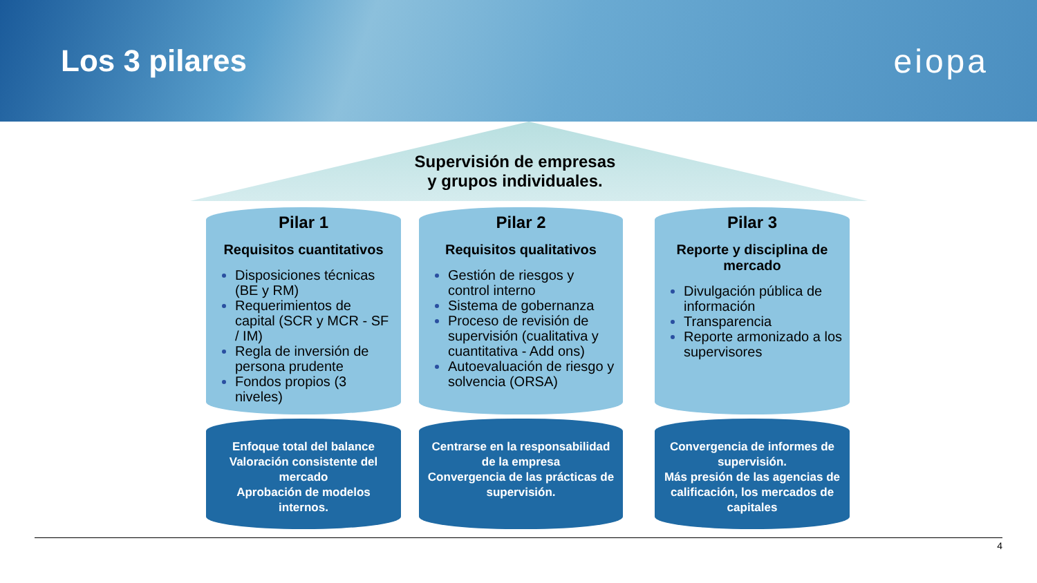Los 3 pilares eiopa
Supervisión de empresas
y grupos individuales.
Pilar 1
Requisitos cuantitativos
Disposiciones técnicas (BE y RM)
Requerimientos de capital (SCR y MCR - SF / IM)
Regla de inversión de persona prudente
Fondos propios (3 niveles)
Enfoque total del balance
Valoración consistente del mercado
Aprobación de modelos internos.
Pilar 2
Requisitos qualitativos
Gestión de riesgos y control interno
Sistema de gobernanza
Proceso de revisión de supervisión (cualitativa y cuantitativa - Add ons)
Autoevaluación de riesgo y solvencia (ORSA)
Centrarse en la responsabilidad de la empresa
Convergencia de las prácticas de supervisión.
Pilar 3
Reporte y disciplina de mercado
Divulgación pública de información
Transparencia
Reporte armonizado a los supervisores
Convergencia de informes de supervisión.
Más presión de las agencias de calificación, los mercados de capitales
4